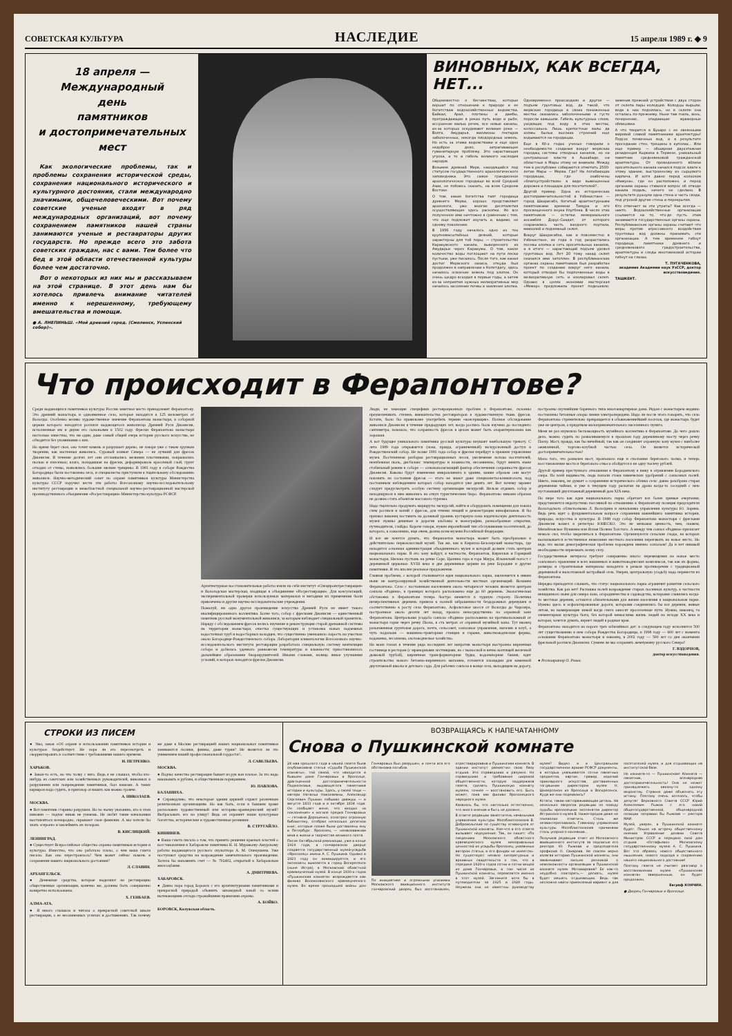СОВЕТСКАЯ КУЛЬТУРА НАСЛЕДИЕ 15 апреля 1989 г. ◆ 9
18 апреля —
Международный
день
памятников
и достопримечательных
мест
Как экологические проблемы, так и проблемы сохранения исторической среды, сохранения национального исторического и культурного достояния, стали международно значимыми, общечеловеческими. Вот почему советские ученые входят в ряд международных организаций, вот почему сохранением памятников нашей страны занимаются ученые и реставраторы других государств. Но прежде всего это забота советских граждан, нас с вами. Тем более что бед в этой области отечественной культуры более чем достаточно.
Вот о некоторых из них мы и рассказываем на этой странице. В этот день нам бы хотелось привлечь внимание читателей именно к нерешенному, требующему вмешательства и помощи.
● А. ЛНЕПИНЬШ. «Мой древний город. (Смоленск, Успенский собор)».
ВИНОВНЫХ, КАК ВСЕГДА, НЕТ...
Общеизвестно о бесчинствах, которые вершат по отношению к природе и ее богатствам водохозяйственные ведомства. Байкал, Арал, плотины и дамбы, преграждающие в реках путь воде и рыбе, иссушение малых речек, все новые каналы, из-за которых оскудевают великие реки — Волга, Амударья, миллионы гектаров заболоченных, некогда плодородных земель. Но есть за этими ведомствами и еще одно недоброе дело, затрагивающее гуманитарную проблему. Это нарастающая угроза, а то и гибель великого наследия народов.
Возьмем древний Мерв, находящийся под статусом государственного археологического заповедника. Это самое грандиозное археологическое городище во всей Средней Азии, не побоюсь сказать, на всем Среднем Востоке.
О том, какие богатства таят городища древнего Мерва, хорошо представляют археологи, уже многие десятилетия осуществляющие здесь раскопки. Но все полученное ими ничтожно в сравнении с тем, что еще подлежит изучать и, видимо, не одному поколению.
В 1956 году началось одно из тех крупномасштабных деяний, которые характерны для той поры, — строительство Каракумского канала, выведенного из Амударьи через Каракумы. О том, какое количество воды поглощают на пути пески пустыни, уже писалось. После того, как канал достиг Мервского оазиса, откуда был продолжен в направлении к Копетдагу, здесь началось освоение земель под хлопок. Он очень щедро всходил в первые годы, а затем из-за неприятия нужных мелиоративных мер началось засоление почвы и заиление хлопка. Одновременно происходило и другое — подъем грунтовых вод, да такой, что мервские городища в своих пониженных местах оказались заболоченными и густо поросли камышом. Гибель культурных слоев, уходящих под воду в этих местах, колоссальна. Лишь крепостные валы да холмы былых высоких строений еще вздымаются на городищах.
Еще в 60-х годах ученые говорили о необходимости создания вокруг мервских городищ системы отводных каналов, но ни центральные власти в Ашхабаде, ни областные в Мары этому не внимали. Между тем в республике собираются отметить 2500-летие Мары — Мерва. Где? На погибающих городищах, где озабочены «благоустройством» в виде вымощенных дорожек и площадок для посетителей?..
Другой пример. Одна из исторических достопримечательностей в Узбекистане — город Шахрисабз, богатый архитектурными памятниками времени Тимура и его просвещенного внука Улугбека. В числе этих памятников — остатки мемориального ансамбля Дорус-Сиадат, от которого сохранились часть входного портала, мавзолей и подземный склеп.
Вокруг Шахрисабза, как и повсеместно в Узбекистане, из года в год разрастались посевы хлопка и сеть оросительных каналов, а в итоге — нарастающий подъем уровня грунтовых вод. Лет 20 тому назад склеп оказался ими затоплен. В республиканских органах охраны памятников был разработан проект по созданию вокруг него канала, который отводил бы подпочвенные воды в мелиоративную сеть и изолировал склеп. Однако в целях экономии мастерская «Мемор» предложила проект подешевле, заменив прежний устройством с двух сторон от склепа пары колодцев. Колодцы вырыли, вода в них поднялась, но в склепе она осталась по-прежнему. Ныне там гниль, вонь, почернение, опадающие мраморные облицовки.
А что творится в Бухаре с ее овеянными мировой славой памятниками архитектуры! Подсос почвенных вод, и в результате проседание стен, трещины в куполах... Или еще пример — обширная двухэтажная резиденция Кыркиза в Термезе, уникальный памятник средневековой гражданской архитектуры. От проведенного вблизи оросительного канала начался подсос влаги к этому зданию, выстроенному из сырцового кирпича. И хотя давно перед колхозом «Намуна», где он расположен, и перед органами охраны ставился вопрос об отводе канала подаль, ничего не сделано. В результате рухнули одна стена и часть свода, под угрозой другие стены и перекрытия.
Кто отвечает за эти утраты? Как всегда — никто. Водохозяйственные организации ссылаются на то, что-де пусть этим занимаются государственные органы охраны. Республиканские органы охраны считают что меры против агрессивного воздействия грунтовых вод должны принимать эти организации. А тем временем гибнут городища, памятники древнего и средневекового градостроительства, архитектуры и следы многовековой истории гибнут на глазах.
Т. ПУГАЧЕНКОВА,
академик Академии наук УзССР, доктор искусствоведения.
ТАШКЕНТ.
Что происходит в Ферапонтове?
Среди выдающихся памятников культуры России заметное место принадлежит Ферапонтову. Это древний монастырь и одноименное село, которые находятся в 125 километрах от Вологды. Особенно велико художественное значение Ферапонтова монастыря, в соборной церкви которого находятся росписи выдающегося живописца Древней Руси Дионисия, исполненные им и двумя его сыновьями в 1502 году. Фрески Ферапонтова монастыря настолько известны, что ни один, даже самый общий очерк истории русского искусства, не обходится без упоминания о них.
Но время берет свое, оно точит камень и разрушает дерево, не говоря уже о таком хрупком творении, как настенная живопись. Суровый климат Севера — не лучший для фресок Дионисия. В течение долгих лет они отслаивались мелкими пластинками, покрывались пылью и плесенью; влага, попадавшая на фрески, деформировала красочный слой, грунт отходил от стены, появлялись большие мелкие трещины. В 1981 году в соборе Рождества Богородицы были поставлены леса, и специалисты приступили к тщательному обследованию живописи. Научно-методический совет по охране памятников культуры Министерства культуры СССР поручил вести эти работы Всесоюзному научно-исследовательскому институту реставрации и межобластной специальной научно-реставрационной мастерской производственного объединения «Росреставрация» Министерства культуры РСФСР.
Архитектурные восстановительные работы взяли на себя институт «Спецпроектреставрация» и Вологодская мастерская, входящая в объединение «Росреставрация». Для консультаций, экспериментальной проверки используемых материалов и методики их применения были привлечены и другие научно-исследовательские учреждения.
Пожалуй, ни одно другое произведение искусства Древней Руси не имеет такого квалифицированного коллектива. Более того, собор с фресками Дионисия — единственный памятник русской монументальной живописи, за которым наблюдает специальный хранитель. Наряду с обследованием фресок велись изучение и реконструкция старой дренажной системы на территории монастыря, очистка существующих и установка новых подземных водосточных труб и водосборных колодцев, что существенно уменьшило сырость на участках около Богородице-Рождественского собора. Лаборатория климатологии Всесоюзного научно-исследовательского института реставрации разработала специальную систему вентиляции собора и добилась удачного равновесия температуры и влажности; приостановилось дальнейшее образование биоразрушителей. Иными словами, налицо явное улучшение условий, в которых находятся фрески Дионисия.
Люди, не знающие специфики реставрационных проблем в Ферапонтове, склонны преувеличивать степень вмешательства реставраторов в художественную ткань фресок. Кстати, было бы правильнее употребить термин «консервация». Полное обследование живописи Дионисия в течение предыдущих лет, когда роспись была изучена до последнего сантиметра, показало, что сохранность фресок в целом может быть охарактеризована как хорошая.
А вот будущее уникального памятника русской культуры внушает наибольшую тревогу. С лета 1989 года открывается (пока, правда, ограниченный) экскурсионный доступ в Рождественский собор. Не позже 1991 года собор и фрески перейдут в прежнее управление музея. Постепенная разборка реставрационных лесов, увеличение потока посетителей, неизбежная пыль, дисбаланс температуры и влажности, несомненно, будут менять ныне стабильный режим в соборе — основополагающий фактор обеспечения сохранности фресок Дионисия. Каковы будут изменения микроклимата в здании, каким образом они могут повлиять на состояние фресок — этого не знают даже специалисты-климатологи, под постоянным наблюдением которых собор находится уже девять лет. Вот почему заранее следует предусмотреть особую систему организации экскурсий. Нельзя отдавать собор и находящуюся в нем живопись на откуп туристическим бюро. Ферапонтово никоим образом не должно стать объектом массового туризма.
Надо тщательно продумать маршруты экскурсий, найти и оборудовать помещения для показа схем росписи и копий с фресок, для чтения лекций и демонстрации кинофильмов. Я бы призвал наконец поставить на должный уровень кустарную пока издательскую деятельность музея: нужны дешевые и дорогие альбомы и монографии, разнообразные открытки, путеводители, слайды. Короче говоря, нужен европейский тип обслуживания посетителей, до которого, к сожалению, еще очень далеко всем музеям Российской Федерации.
И все же хочется думать, что Ферапонтов монастырь может быть преобразован в действительно первоклассный музей. Так же, как и Кирилло-Белозерский монастырь, где находится основная администрация объединенного музея и который должен стать центром национального парка. В его зону войдут, в частности, Ферапонтов, Кириллов и Горицкий монастыри, Нилова пустынь на речке Соре, Цыпина гора и гора Маура, Ильинский погост с деревянной церковью XVIII века и две деревянные церкви на реке Бородаве и другие памятники. И это вполне реальное предложение.
Главная проблема, с которой сталкивается идея национального парка, заключается в никем ныне не контролируемой хозяйственной деятельности местных организаций. Возьмем Ферапонтово. Село с постоянным населением около четырехсот человек является центром совхоза «Родина», в границах которого расположено еще до 60 деревень. Экологическая обстановка в Ферапонтове теперь быстро меняется в худшую сторону. Политика неперспективных деревень привела к полной заброшенности бездорожных деревушек и соответственно к росту села Ферапонтово, Асфальтовое шоссе от Вологды до Чарозера, построенное около десяти лет назад, прошло непосредственно по охранной зоне Ферапонтова. Центральная усадьба совхоза «Родина» расположена на противоположной от монастыря горке через речку Паска, в ста метрах от охранной музейной зоны. Тут вконец разъезженная грунтовая дорога, почта, сельсовет, совхозное управление, магазин и клуб, а чуть подальше — машинно-тракторная станция и гаражи, животноводческие фермы, водокачка, лесопилка, охотоводческое хозяйство.
На моих глазах в течение ряда последних лет напротив монастыря выстроены кирпичная гостиница и ресторан (с мраморными лестницами, но с выносной и вечно коптящей железной дымовой трубой), кирпичная трансформаторная будка, водонапорная башня, идет строительство нового бетонно-кирпичного магазина, готовятся площадки для каменной двухэтажной школы и детского сада. Для рабочих совхоза в конце села, выходящем на дорогу, построены скучнейшие барачного типа многоквартирные дома. Рядом с монастырем недавно поставлены бетонные опоры линии электропередачи. Надо ли после этого говорить, что село Ферапонтово стремительно превращается в обыкновеннейший поселок, где монастырь будет уже не центром, а придатком малопривлекательного населенного пункта.
Меня не раз изумляла беспомощность музейного коллектива в Ферапонтове. До чего дошло дело, можно судить по развалившемуся в прошлом году деревянному мосту через речку Паску. Мост, правда, как бы ничейный, так как он соединяет охранную зону музея с наиболее оживленной, торгово-клубной частью села. Он является исторической достопримечательностью!
Мало того, что развален мост, произошло еще и сползание берегового холма, и теперь восстановление моста и берегового откоса обойдется в не одну тысячу рублей.
Другой пример преступного отношения к Ферапонтову я вижу в отравлении Бородаевского озера. По всей видимости, сюда попали стоки химических удобрений с совхозных полей. Никто, наконец, не думает о сохранении исторического облика села: давно разобрана старая деревянная чайная, и уже в текущем году раскатан на дрова когда-то соседний с нею пустовавший двухэтажный деревянный дом XIX века.
По мере того как идея национального парка обретает все более зримые очертания, представляется недопустимо пассивной по отношению к Ферапонтову позиция председателя Вологодского облисполкома Л. Вологдина и начальника управления культуры Ю. Зорина. Ведь речь идет о фундаментальном вопросе сохранения важнейшего памятника истории, природы, искусства и культуры. В 1988 году собор Ферапонтова монастыря с фресками Дионисия вошел в регистры ЮНЕСКО. Это не меньшая ценность, чем, скажем, Михайловское Пушкина или Ясная Поляна Толстого. А между тем совхоз «Родина» прилагает немало сил, чтобы закрепиться в Ферапонтове. Организуются сельские сходы, на которых высказывается естественное нежелание местного населения переезжать на новое место. Но ведь эта малая демографическая проблема порождена именно совхозом! Да и нет никакой необходимости переезжать всему селу.
Государственные интересы требуют совершенно иного: перемещения на новое место совхозного правления и всех машинных и животноводческих комплексов, так как их формы, размеры и строительные материалы находятся в резком противоречии с традиционной деревянной и малоэтажной застройкой села. Уверен, центральную усадьбу надо перевести из Ферапонтова.
Нередко приходится слышать, что статус национального парка ограничит развитие сельского хозяйства. Как раз нет! Распашка полей возрождение старых посевных культур, в частности невиданного ныне для севера льна, огородничества и садоводства, которыми славились когда-то местные деревни, остаются обязательными для жизни населения в национальном парке. Нужны здесь и асфальтированные дороги, которыми соединились бы все деревни, живые летом, но вымирающие зимой когда снега заносят проселочные пути. Нужна, наконец, та элементарная культура быта, без которой немыслима жизнь людей на исходе XX века и которая, хочется думать, вернет людей в родные края.
Ферапонтово находится на пороге трех юбилейных дат: в следующем году исполнится 500 лет существованию в нем собора Рождества Богородицы, в 1998 году — 600 лет с момента основания Ферапонтова монастыря и наконец, в 2002 году — 500 лет со дня окончания фресковой росписи Дионисия. Сумеем ли мы сохранить жемчужину русского Севера?
Г. ВЗДОРНОВ,
доктор искусствоведения.
● Реставратор О. Ревин.
СТРОКИ ИЗ ПИСЕМ
● Увы, закон «Об охране и использовании памятников истории и культуры» бездействует. Не пора ли его пересмотреть и скорректировать в соответствии с требованиями нашего времени.
И. ПЕТРЕНКО.
ХАРЬКОВ.
● Закон-то есть, но что толку с него. Ведь я не слышал, чтобы кто-нибудь из советских или хозяйственных руководителей, виновных в разрушении или повреждении памятников, был наказан. А таких варваров надо судить, и приговор оглашать как можно громче.
А. НИКОЛАЕВ.
МОСКВА.
● Вот памятник старины разрушен. Но по чьему указанию, кто в этом виновен — подчас никак не узнаешь. Не любят такие начальники выставляться всенародно, скрывают свои фамилии. А мы хотели бы знать «героев» и заклеймить их позором.
В. КИСЛИЦКИЙ.
ЛЕНИНГРАД.
● Существует Всероссийское общество охраны памятников истории и культуры. Известно, что оно работало плохо, о чем ваша газета писала. Как оно перестроилось? Чем может сейчас помочь в сохранении нашего национального достояния?
Л. СЛАВИН.
АРХАНГЕЛЬСК.
● Денежные средства, которые выделяют на реставрацию общественные организации, конечно же, должны быть совершенно конкретно использованы.
Х. ГЕНБАЕВ.
АЛМА-АТА.
● Я много слышала и читала о прекрасной советской школе реставрации, о ее несомненных успехах и достижениях. Так почему же даже в Москве реставрацией наших национальных памятников занимаются поляки, финны, даже турки? Не является ли это унижением нашей профессиональной гордости?..
Л. САВЕЛЬЕВА.
МОСКВА.
● Подчас качество реставрации бывает из рук вон плохое. За это надо наказывать и рублем, и общественным порицанием.
Ю. ПАВЛОВА.
БАЛАШИХА.
● Справедливо, что некоторые здания церквей отдают различным религиозным организациям. Но как быть, если в бывшем храме расположен художественный или историко-краеведческий музей? Выбрасывать его на улицу? Ведь он охраняет наши культурные богатства, исторические и художественные реликвии.
В. СТРУГАЙЛО.
КИШИНЕВ.
● Ваша газета писала о том, что принято решение краевых властей о восстановлении в Хабаровске памятника Н. Н. Муравьеву-Амурскому работы выдающегося русского скульптора А. М. Опекушина. Уже поступают средства на возрождение замечательного произведения. Хотела бы напомнить счет — № 702402, открытый в Хабаровском жилсоцбанке.
А. ДМИТРИЕВА.
ХАБАРОВСК.
● Давно пора город Боровск с его архитектурными памятниками и прекрасной природой объявить заповедной зоной со всеми вытекающими отсюда строжайшими правилами охраны.
А. БОЙКО.
БОРОВСК, Калужская область.
ВОЗВРАЩАЯСЬ К НАПЕЧАТАННОМУ
Снова о Пушкинской комнате
24 мая прошлого года в нашей газете была опубликована статья «Судьба Пушкинской комнаты», той самой, что находится в бывшем доме Гончаровых в Ярополце, драгоценной достопримечательности Подмосковья, выдающегося памятника истории и культуры. Здесь, у своей тещи — матери Натальи Николаевны, Александр Сергеевич Пушкин побывал дважды — в августе 1833 года и в октябре 1834 года. Он сообщает жене, что входил «в поклонение» к могиле предка Гончаровых — гетмана Дорошенко, осмотрел огромную библиотеку, отобрал несколько десятков книг, которые позже были доставлены ему в Петербург. Ярополец — немаловажная веха в жизни и творчестве великого поэта.
После Октябрьской революции, уже в конце 1919 года, в гончаровском дворце создается государственный музей-усадьба «Ярополец» имени А. С. Пушкина. Однако в 1923 году он ликвидируется, и его экспонаты вывозятся в город Воскресенск (ныне Истра), в Московский областной краеведческий музей. В конце 1930-х годов «Пушкинская комната» возрождается как филиал Волоколамского краеведческого музея. Во время прошедшей войны дом Гончаровых был разрушен, и почти вся его обстановка погибла.
По инициативе и огромными усилиями Московского авиационного института гончаровский дворец был восстановлен, отреставрирована и Пушкинская комната. В здании институт разместил свою базу отдыха. Это справедливо и разумно. Но справедливо и требование широкой общественности, которую поддержала газета, сделать Пушкинскую комнату музеем, точнее — восстановить его. Быть может, пока как филиал Ярополецкого народного музея.
Казалось бы, это настолько естественно, что иного мнения и быть не должно...
В ответе редакции заместитель начальника управления культуры Мособлисполкома В. Добровольский по существу отмахнулся от Пушкинской комнаты. Кое-что в его ответе вызывает недоумение. Так, он пишет: «По сведениям Московского областного краеведческого музея мемориальных ценностей из усадьбы Ярополец, указанных автором статьи, в его фондах не имеется». Но существуют немало литературных и архивных свидетельств о том, что в середине 1920-х годов сотни и сотни вещей из дома Гончаровых, в том числе из Пушкинской комнаты, перевозятся именно в этот музей. Загляните хотя бы в путеводители за 1925 и 1928 годы. Неужели они не известны руководству музея? Видел я в Центральном государственном архиве РСФСР документы, в которых указываются сотни памятных предметов, картин, гравюр, изделий прикладного искусства, доставленных тогдашним директором музея Н. Шнеерсоном из Ярополца в Воскресенск. Куда же они подевались?
Кстати, такая настораживающая деталь. На несколько запросов редакции по поводу судьбы ярополецких экспонатов директор Истринского музея В. Нижегородов даже не соизволил ответить. Столь же незаинтересовались Главному управлению культуры Мособлисполкома причинами столь упорного молчания...
Получила редакция ответ из Московского авиационного института за подписью его ректора Ю. Рыжова и председателя профкома О. Сахарова. Не совсем верно излагая историю Пушкинской комнаты, они заканчивают письмо репликой о невозможности организации в Пушкинской комнате музея. Мотивировка? Ее как-то неудобно повторять,— дескать, музей будет мешать отдыхающим. Ведь так несложно найти приемлемый вариант и для посетителей музея, и для отдыхающих на институтской базе.
Но комната-то — Пушкинская! Комната — памятник, всенародная достопримечательность! Она не может принадлежать какому-то одному ведомству. Странно даже объяснять эту истину. Поэтому очень хотелось, чтобы депутат Верховного Совета СССР Юрий Алексеевич Рыжов с его новой общегосударственной, общенародной позиции поправил бы Рыжова — ректора МАИ.
Музей, уверен, в Пушкинской комнате будет. Пошло на встречу общественному мнению Управление делами Совета Министров СССР и передало свой дом отдыха «Остафьево» Московскому государственному музею А. С. Пушкина. Вот это образец нового общественного мышления, нового подхода к сохранению нашего национального достояния!
Поэтому газета не считает разговор о восстановлении музея «Пушкинская комната» завершенным, он будет продолжен.
Евграф КОНЧИН.
● Дворец Гончаровых в Ярополце.